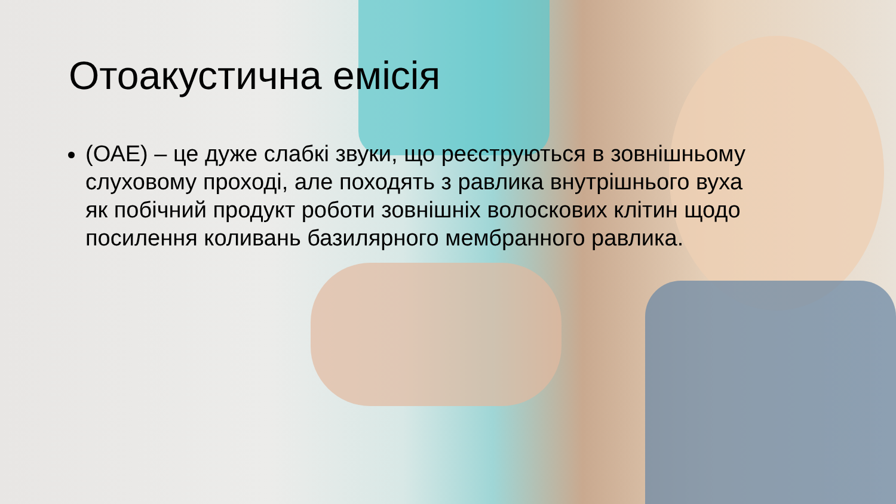Отоакустична емісія
(ОАЕ) – це дуже слабкі звуки, що реєструються в зовнішньому слуховому проході, але походять з равлика внутрішнього вуха як побічний продукт роботи зовнішніх волоскових клітин щодо посилення коливань базилярного мембранного равлика.